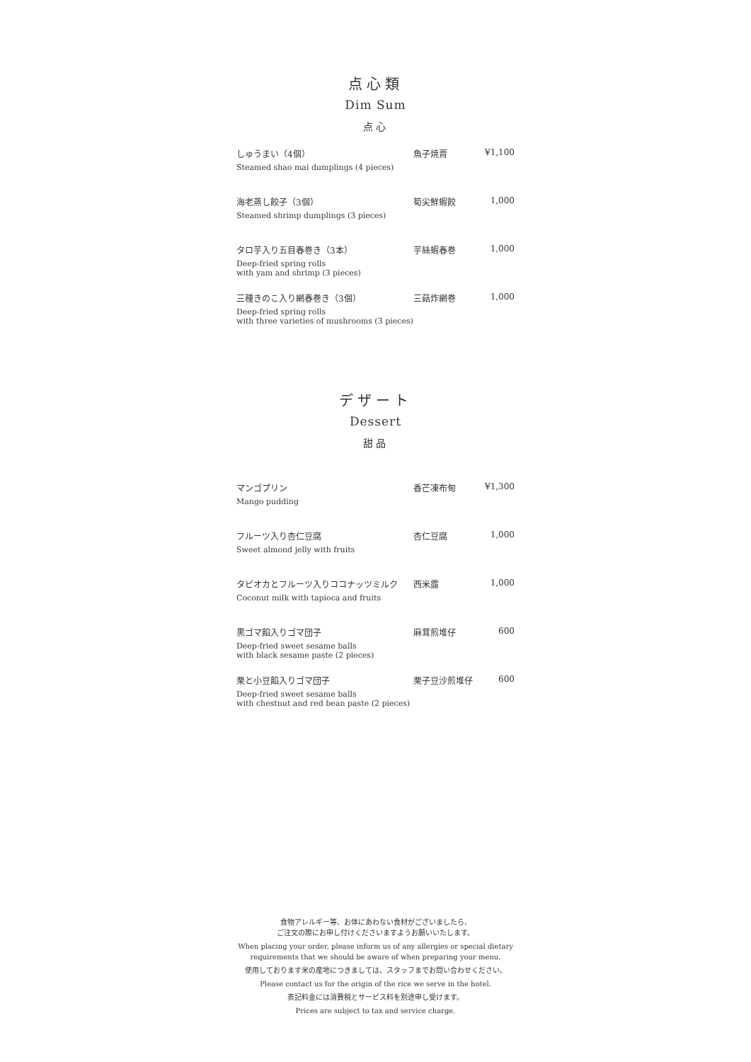点心類
Dim Sum
点心
| しゅうまい（4個） Steamed shao mai dumplings (4 pieces) | 魚子焼賣 | ¥1,100 |
| 海老蒸し餃子（3個） Steamed shrimp dumplings (3 pieces) | 筍尖鮮蝦餃 | 1,000 |
| タロ芋入り五目春巻き（3本） Deep-fried spring rolls with yam and shrimp (3 pieces) | 芋絲蝦春巻 | 1,000 |
| 三種きのこ入り網春巻き（3個） Deep-fried spring rolls with three varieties of mushrooms (3 pieces) | 三菇炸網巻 | 1,000 |
デザート
Dessert
甜品
| マンゴプリン Mango pudding | 香芒凍布甸 | ¥1,300 |
| フルーツ入り杏仁豆腐 Sweet almond jelly with fruits | 杏仁豆腐 | 1,000 |
| タピオカとフルーツ入りココナッツミルク Coconut milk with tapioca and fruits | 西米露 | 1,000 |
| 黒ゴマ餡入りゴマ団子 Deep-fried sweet sesame balls with black sesame paste (2 pieces) | 麻茸煎堆仔 | 600 |
| 栗と小豆餡入りゴマ団子 Deep-fried sweet sesame balls with chestnut and red bean paste (2 pieces) | 栗子豆沙煎堆仔 | 600 |
食物アレルギー等、お体にあわない食材がございましたら、
ご注文の際にお申し付けくださいますようお願いいたします。
When placing your order, please inform us of any allergies or special dietary
requirements that we should be aware of when preparing your menu.
使用しております米の産地につきましては、スタッフまでお問い合わせください。
Please contact us for the origin of the rice we serve in the hotel.
表記料金には消費税とサービス料を別途申し受けます。
Prices are subject to tax and service charge.